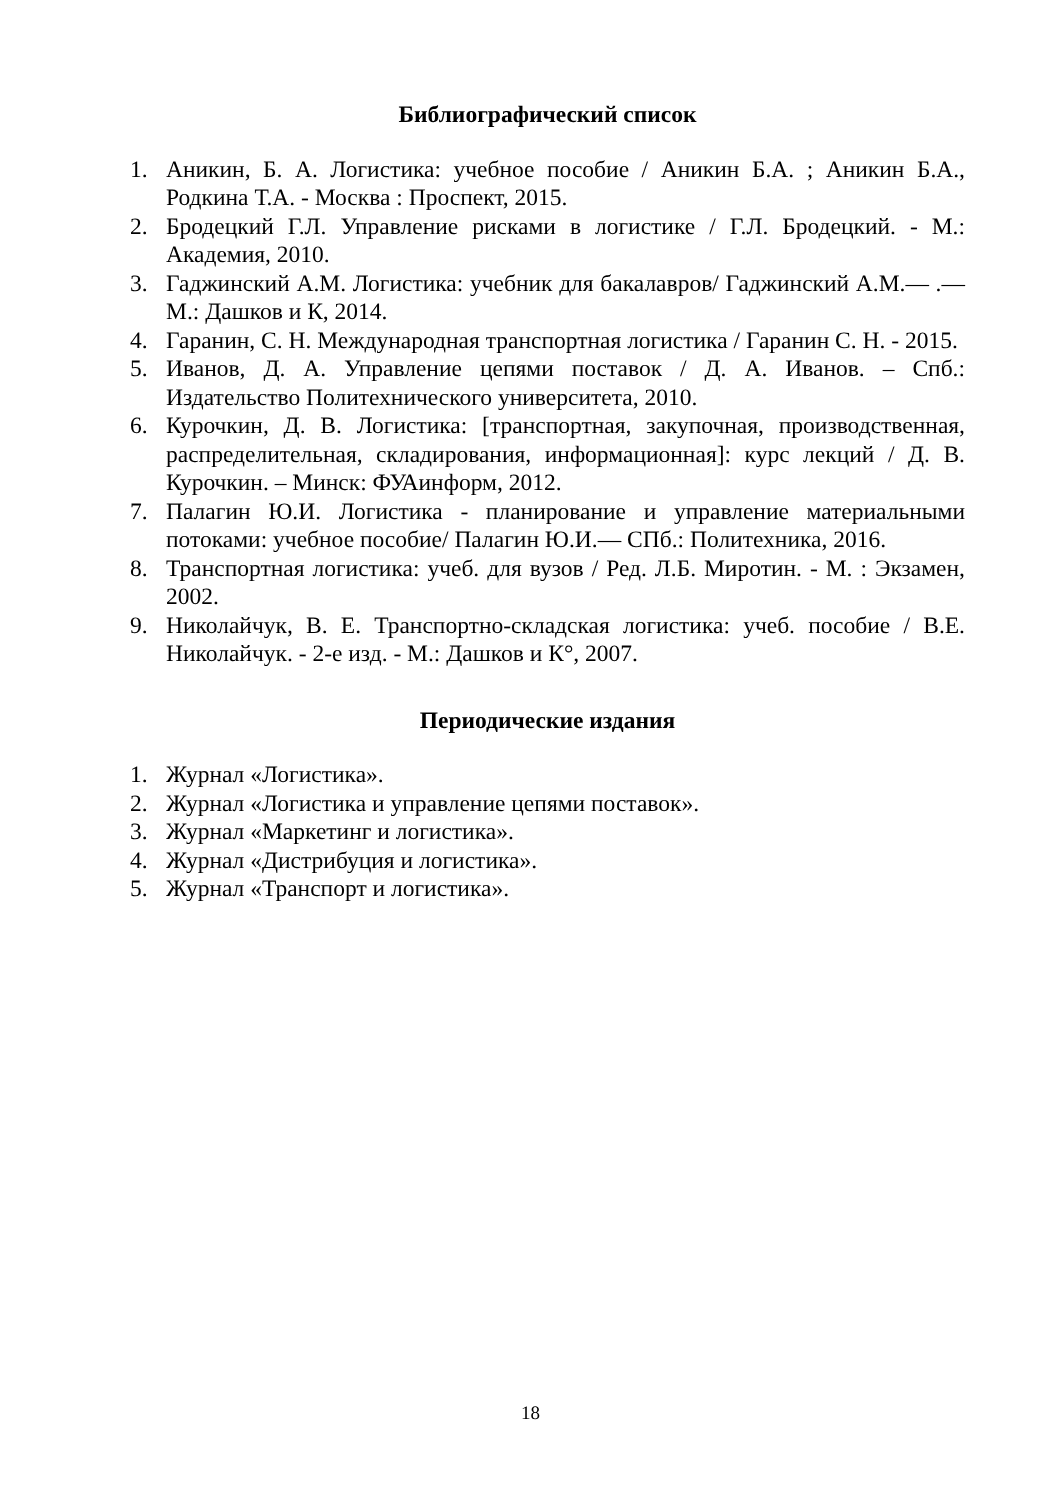Библиографический список
1. Аникин, Б. А. Логистика: учебное пособие / Аникин Б.А. ; Аникин Б.А., Родкина Т.А. - Москва : Проспект, 2015.
2. Бродецкий Г.Л. Управление рисками в логистике / Г.Л. Бродецкий. - М.: Академия, 2010.
3. Гаджинский А.М. Логистика: учебник для бакалавров/ Гаджинский А.М.— .— М.: Дашков и К, 2014.
4. Гаранин, С. Н. Международная транспортная логистика / Гаранин С. Н. - 2015.
5. Иванов, Д. А. Управление цепями поставок / Д. А. Иванов. – Спб.: Издательство Политехнического университета, 2010.
6. Курочкин, Д. В. Логистика: [транспортная, закупочная, производственная, распределительная, складирования, информационная]: курс лекций / Д. В. Курочкин. – Минск: ФУАинформ, 2012.
7. Палагин Ю.И. Логистика - планирование и управление материальными потоками: учебное пособие/ Палагин Ю.И.— СПб.: Политехника, 2016.
8. Транспортная логистика: учеб. для вузов / Ред. Л.Б. Миротин. - М. : Экзамен, 2002.
9. Николайчук, В. Е. Транспортно-складская логистика: учеб. пособие / В.Е. Николайчук. - 2-е изд. - М.: Дашков и К°, 2007.
Периодические издания
1. Журнал «Логистика».
2. Журнал «Логистика и управление цепями поставок».
3. Журнал «Маркетинг и логистика».
4. Журнал «Дистрибуция и логистика».
5. Журнал «Транспорт и логистика».
18